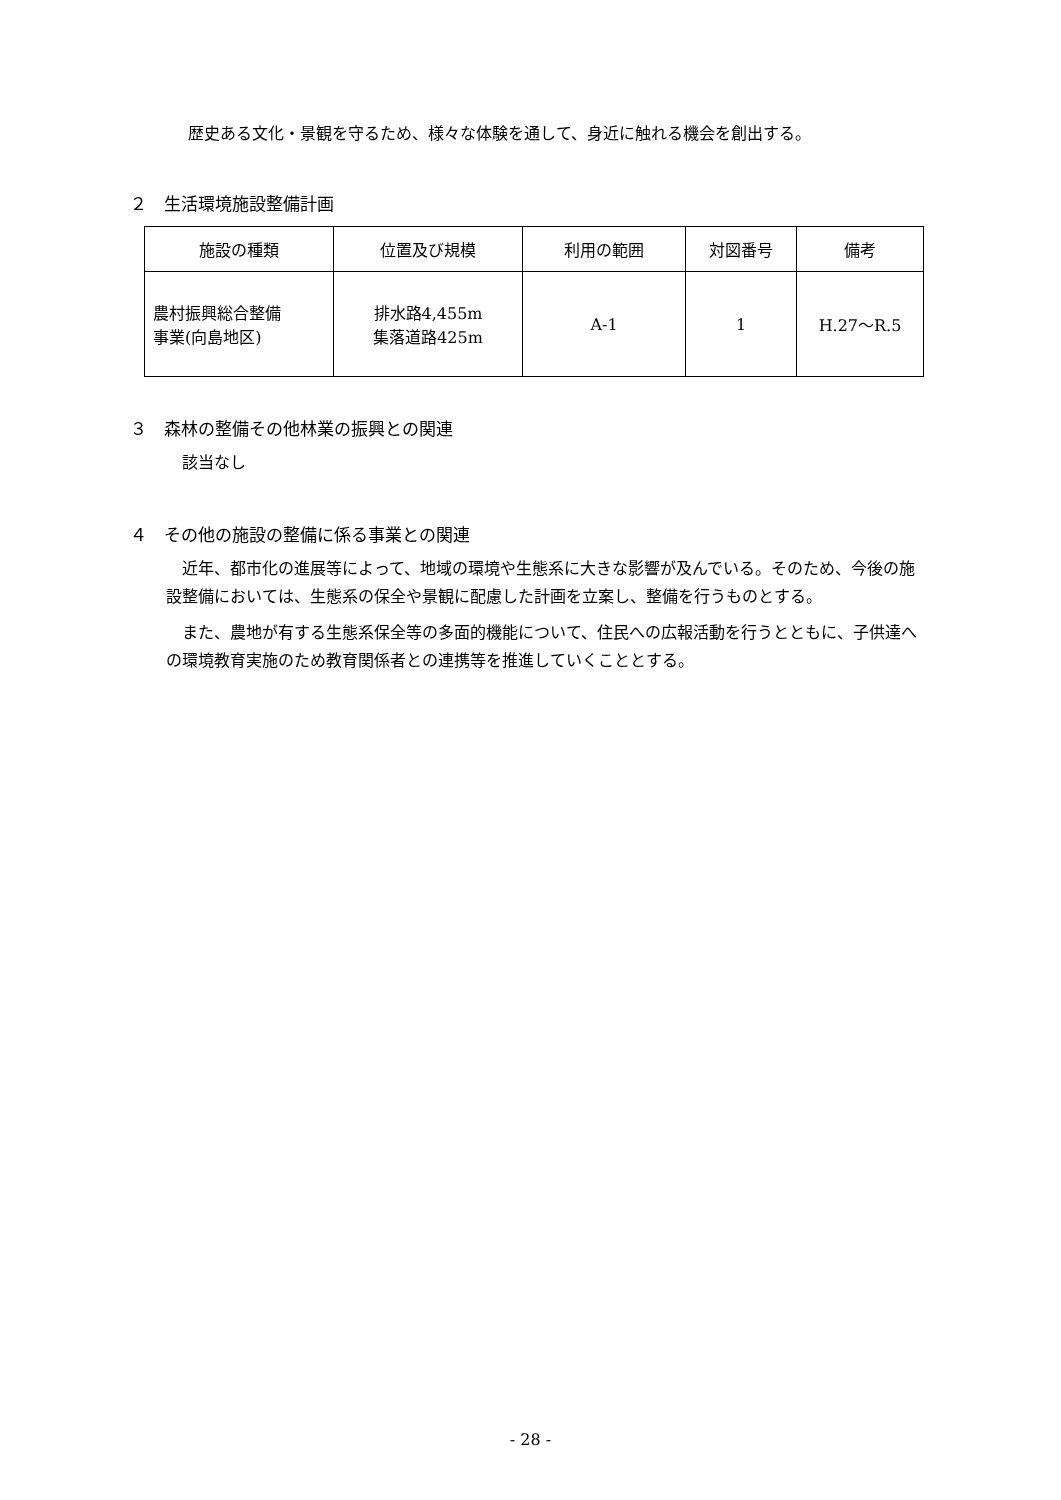歴史ある文化・景観を守るため、様々な体験を通して、身近に触れる機会を創出する。
２　生活環境施設整備計画
| 施設の種類 | 位置及び規模 | 利用の範囲 | 対図番号 | 備考 |
| --- | --- | --- | --- | --- |
| 農村振興総合整備 事業(向島地区) | 排水路4,455m 集落道路425m | A-1 | 1 | H.27～R.5 |
３　森林の整備その他林業の振興との関連
該当なし
４　その他の施設の整備に係る事業との関連
近年、都市化の進展等によって、地域の環境や生態系に大きな影響が及んでいる。そのため、今後の施設整備においては、生態系の保全や景観に配慮した計画を立案し、整備を行うものとする。
また、農地が有する生態系保全等の多面的機能について、住民への広報活動を行うとともに、子供達への環境教育実施のため教育関係者との連携等を推進していくこととする。
- 28 -